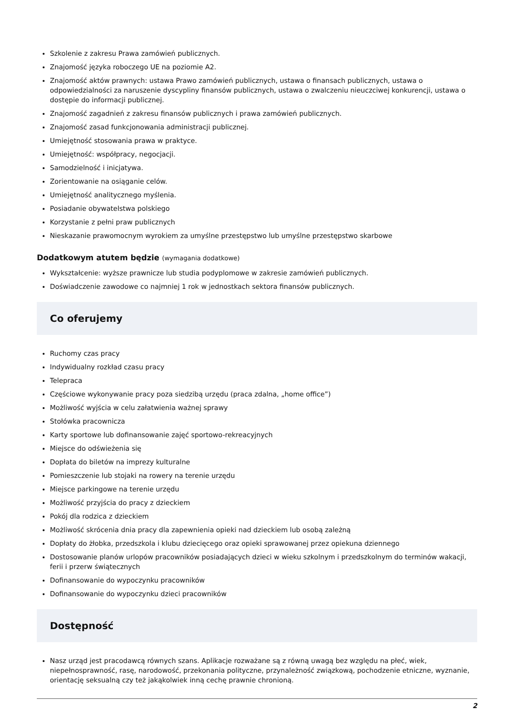Szkolenie z zakresu Prawa zamówień publicznych.
Znajomość języka roboczego UE na poziomie A2.
Znajomość aktów prawnych: ustawa Prawo zamówień publicznych, ustawa o finansach publicznych, ustawa o odpowiedzialności za naruszenie dyscypliny finansów publicznych, ustawa o zwalczeniu nieuczciwej konkurencji, ustawa o dostępie do informacji publicznej.
Znajomość zagadnień z zakresu finansów publicznych i prawa zamówień publicznych.
Znajomość zasad funkcjonowania administracji publicznej.
Umiejętność stosowania prawa w praktyce.
Umiejętność: współpracy, negocjacji.
Samodzielność i inicjatywa.
Zorientowanie na osiąganie celów.
Umiejętność analitycznego myślenia.
Posiadanie obywatelstwa polskiego
Korzystanie z pełni praw publicznych
Nieskazanie prawomocnym wyrokiem za umyślne przestępstwo lub umyślne przestępstwo skarbowe
Dodatkowym atutem będzie (wymagania dodatkowe)
Wykształcenie: wyższe prawnicze lub studia podyplomowe w zakresie zamówień publicznych.
Doświadczenie zawodowe co najmniej 1 rok w jednostkach sektora finansów publicznych.
Co oferujemy
Ruchomy czas pracy
Indywidualny rozkład czasu pracy
Telepraca
Częściowe wykonywanie pracy poza siedzibą urzędu (praca zdalna, „home office”)
Możliwość wyjścia w celu załatwienia ważnej sprawy
Stołówka pracownicza
Karty sportowe lub dofinansowanie zajęć sportowo-rekreacyjnych
Miejsce do odświeżenia się
Dopłata do biletów na imprezy kulturalne
Pomieszczenie lub stojaki na rowery na terenie urzędu
Miejsce parkingowe na terenie urzędu
Możliwość przyjścia do pracy z dzieckiem
Pokój dla rodzica z dzieckiem
Możliwość skrócenia dnia pracy dla zapewnienia opieki nad dzieckiem lub osobą zależną
Dopłaty do żłobka, przedszkola i klubu dziecięcego oraz opieki sprawowanej przez opiekuna dziennego
Dostosowanie planów urlopów pracowników posiadających dzieci w wieku szkolnym i przedszkolnym do terminów wakacji, ferii i przerw świątecznych
Dofinansowanie do wypoczynku pracowników
Dofinansowanie do wypoczynku dzieci pracowników
Dostępność
Nasz urząd jest pracodawcą równych szans. Aplikacje rozważane są z równą uwagą bez względu na płeć, wiek, niepełnosprawność, rasę, narodowość, przekonania polityczne, przynależność związkową, pochodzenie etniczne, wyznanie, orientację seksualną czy też jakąkolwiek inną cechę prawnie chronioną.
2